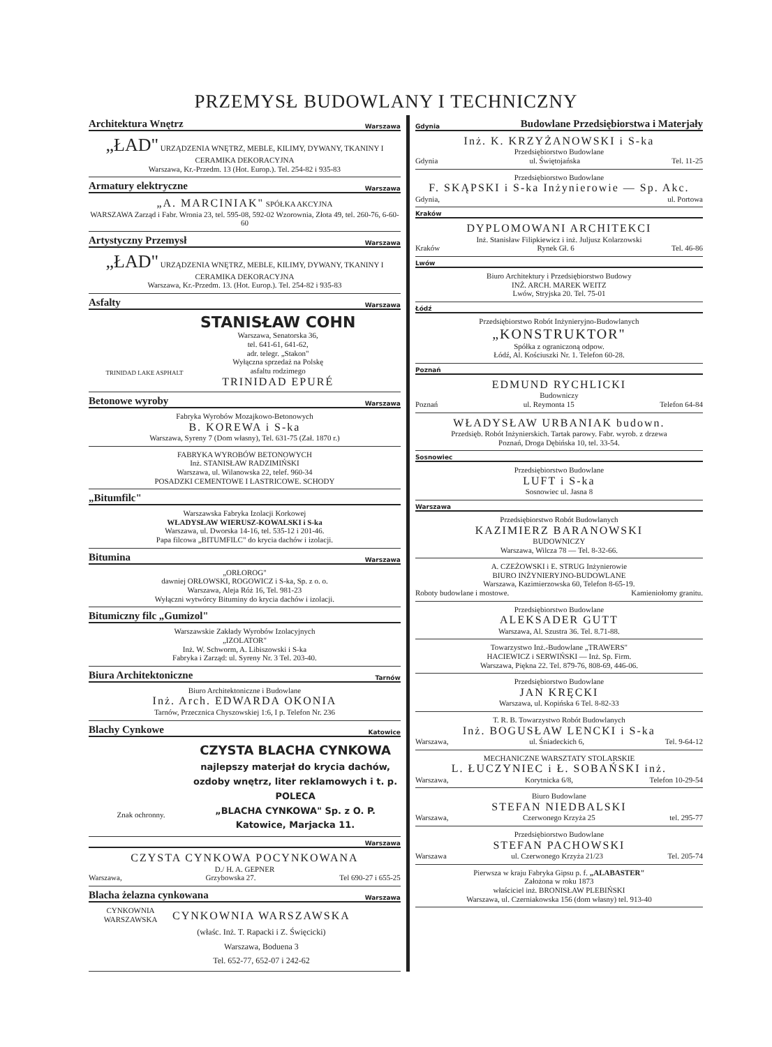PRZEMYSŁ BUDOWLANY I TECHNICZNY
Architektura Wnętrz Warszawa
„ŁAD" URZĄDZENIA WNĘTRZ, MEBLE, KILIMY, DYWANY, TKANINY I CERAMIKA DEKORACYJNA
Warszawa, Kr.-Przedm. 13 (Hot. Europ.). Tel. 254-82 i 935-83
Armatury elektryczne Warszawa
„A. MARCINIAK" SPÓŁKA AKCYJNA
WARSZAWA Zarząd i Fabr. Wronia 23, tel. 595-08, 592-02 Wzorownia, Złota 49, tel. 260-76, 6-60-60
Artystyczny Przemysł Warszawa
„ŁAD" URZĄDZENIA WNĘTRZ, MEBLE, KILIMY, DYWANY, TKANINY I CERAMIKA DEKORACYJNA
Warszawa, Kr.-Przedm. 13. (Hot. Europ.). Tel. 254-82 i 935-83
Asfalty Warszawa
TRINIDAD LAKE ASPHALT
STANISŁAW COHN
Warszawa, Senatorska 36,
tel. 641-61, 641-62,
adr. telegr. „Stakon"
Wyłączna sprzedaż na Polskę
asfaltu rodzimego
TRINIDAD EPURÉ
Betonowe wyroby Warszawa
Fabryka Wyrobów Mozajkowo-Betonowych
B. KOREWA i S-ka
Warszawa, Syreny 7 (Dom własny), Tel. 631-75 (Zał. 1870 r.)
FABRYKA WYROBÓW BETONOWYCH
Inż. STANISŁAW RADZIMIŃSKI
Warszawa, ul. Wilanowska 22, telef. 960-34
POSADZKI CEMENTOWE I LASTRICOWE. SCHODY
„Bitumfilc"
Warszawska Fabryka Izolacji Korkowej
WŁADYSŁAW WIERUSZ-KOWALSKI i S-ka
Warszawa, ul. Dworska 14-16, tel. 535-12 i 201-46.
Papa filcowa „BITUMFILC" do krycia dachów i izolacji.
Bitumina Warszawa
„ORŁOROG"
dawniej ORŁOWSKI, ROGOWICZ i S-ka, Sp. z o. o.
Warszawa, Aleja Róż 16, Tel. 981-23
Wyłączni wytwórcy Bituminy do krycia dachów i izolacji.
Bitumiczny filc „Gumizol"
Warszawskie Zakłady Wyrobów Izolacyjnych
„IZOLATOR"
Inż. W. Schworm, A. Libiszowski i S-ka
Fabryka i Zarząd: ul. Syreny Nr. 3 Tel. 203-40.
Biura Architektoniczne Tarnów
Biuro Architektoniczne i Budowlane
Inż. Arch. EDWARDA OKONIA
Tarnów, Przecznica Chyszowskiej 1:6, I p. Telefon Nr. 236
Blachy Cynkowe Katowice
Znak ochronny.
CZYSTA BLACHA CYNKOWA
najlepszy materjał do krycia dachów,
ozdoby wnętrz, liter reklamowych i t. p.
POLECA
„BLACHA CYNKOWA" Sp. z O. P.
Katowice, Marjacka 11.
Warszawa
CZYSTA CYNKOWA POCYNKOWANA
D./ H. A. GEPNER
Warszawa, Grzybowska 27. Tel 690-27 i 655-25
Blacha żelazna cynkowana Warszawa
CYNKOWNIA WARSZAWSKA
CYNKOWNIA WARSZAWSKA
(właśc. Inż. T. Rapacki i Z. Święcicki)
Warszawa, Boduena 3
Tel. 652-77, 652-07 i 242-62
Gdynia Budowlane Przedsiębiorstwa i Materjały
Inż. K. KRZYŻANOWSKI i S-ka
Przedsiębiorstwo Budowlane
Gdynia ul. Świętojańska Tel. 11-25
Przedsiębiorstwo Budowlane
F. SKĄPSKI i S-ka Inżynierowie — Sp. Akc.
Gdynia, ul. Portowa
Kraków
DYPLOMOWANI ARCHITEKCI
Inż. Stanisław Filipkiewicz i inż. Juljusz Kolarzowski
Kraków Rynek Gł. 6 Tel. 46-86
Lwów
Biuro Architektury i Przedsiębiorstwo Budowy
INŻ. ARCH. MAREK WEITZ
Lwów, Stryjska 20. Tel. 75-01
Łódź
Przedsiębiorstwo Robót Inżynieryjno-Budowlanych
„KONSTRUKTOR"
Spółka z ograniczoną odpow.
Łódź, Al. Kościuszki Nr. 1. Telefon 60-28.
Poznań
EDMUND RYCHLICKI
Budowniczy
Poznań ul. Reymonta 15 Telefon 64-84
WŁADYSŁAW URBANIAK budown.
Przedsięb. Robót Inżynierskich. Tartak parowy. Fabr. wyrob. z drzewa
Poznań, Droga Dębińska 10, tel. 33-54.
Sosnowiec
Przedsiębiorstwo Budowlane
LUFT i S-ka
Sosnowiec ul. Jasna 8
Warszawa
Przedsiębiorstwo Robót Budowlanych
KAZIMIERZ BARANOWSKI
BUDOWNICZY
Warszawa, Wilcza 78 — Tel. 8-32-66.
A. CZEŻOWSKI i E. STRUG Inżynierowie
BIURO INŻYNIERYJNO-BUDOWLANE
Warszawa, Kazimierzowska 60, Telefon 8-65-19.
Roboty budowlane i mostowe. Kamieniołomy granitu.
Przedsiębiorstwo Budowlane
ALEKSADER GUTT
Warszawa, Al. Szustra 36. Tel. 8.71-88.
Towarzystwo Inż.-Budowlane „TRAWERS"
HACIEWICZ i SERWIŃSKI — Inż. Sp. Firm.
Warszawa, Piękna 22. Tel. 879-76, 808-69, 446-06.
Przedsiębiorstwo Budowlane
JAN KRĘCKI
Warszawa, ul. Kopińska 6 Tel. 8-82-33
T. R. B. Towarzystwo Robót Budowlanych
Inż. BOGUSŁAW LENCKI i S-ka
Warszawa, ul. Śniadeckich 6, Tel. 9-64-12
MECHANICZNE WARSZTATY STOLARSKIE
L. ŁUCZYNIEC i Ł. SOBAŃSKI inż.
Warszawa, Korytnicka 6/8, Telefon 10-29-54
Biuro Budowlane
STEFAN NIEDBALSKI
Warszawa, Czerwonego Krzyża 25 tel. 295-77
Przedsiębiorstwo Budowlane
STEFAN PACHOWSKI
Warszawa ul. Czerwonego Krzyża 21/23 Tel. 205-74
Pierwsza w kraju Fabryka Gipsu p. f. „ALABASTER"
Założona w roku 1873
właściciel inż. BRONISŁAW PLEBIŃSKI
Warszawa, ul. Czerniakowska 156 (dom własny) tel. 913-40